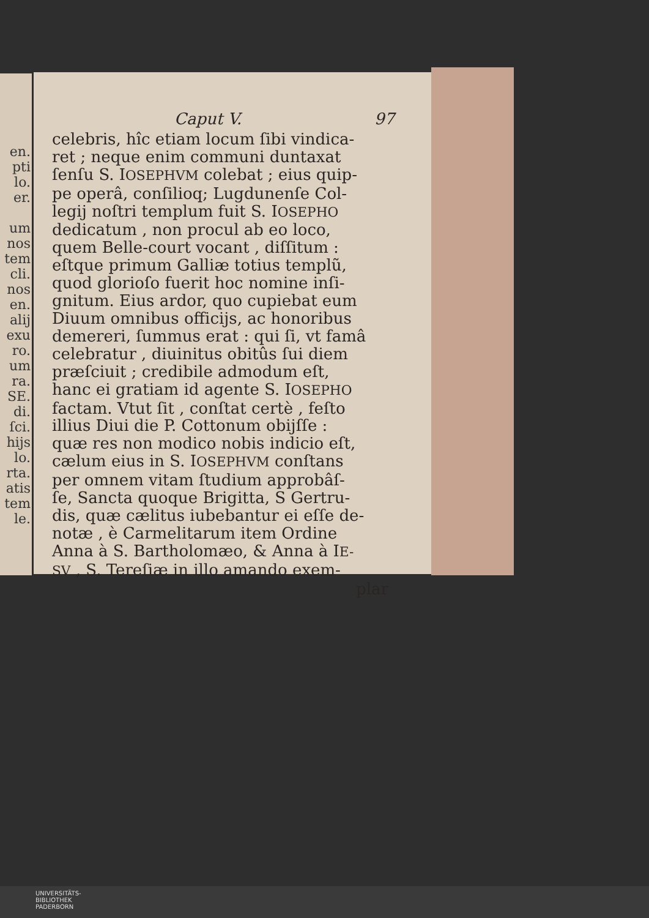en.
pti
lo.
er.
um
nos
tem
cli.
nos
en.
alij
exu
ro.
um
ra.
SE.
di.
ſci.
hijs
lo.
rta.
atis
tem
le.
Caput V. 97
celebris, hîc etiam locum ſibi vindica-
ret ; neque enim communi duntaxat
ſenſu S. IOSEPHVM colebat ; eius quip-
pe operâ, conſilioq; Lugdunenſe Col-
legij noſtri templum fuit S. IOSEPHO
dedicatum , non procul ab eo loco,
quem Belle-court vocant , diſſitum :
eſtque primum Galliæ totius templũ,
quod glorioſo fuerit hoc nomine inſi-
gnitum. Eius ardor, quo cupiebat eum
Diuum omnibus officijs, ac honoribus
demereri, ſummus erat : qui ſi, vt famâ
celebratur , diuinitus obitûs ſui diem
præſciuit ; credibile admodum eſt,
hanc ei gratiam id agente S. IOSEPHO
factam. Vtut ſit , conſtat certè , feſto
illius Diui die P. Cottonum obijſſe :
quæ res non modico nobis indicio eſt,
cælum eius in S. IOSEPHVM conſtans
per omnem vitam ſtudium approbâſ-
ſe, Sancta quoque Brigitta, S Gertru-
dis, quæ cælitus iubebantur ei eſſe de-
notæ , è Carmelitarum item Ordine
Anna à S. Bartholomæo, & Anna à IE-
SV , S. Tereſiæ in illo amando exem-
plar
UNIVERSITÄTS-
BIBLIOTHEK
PADERBORN